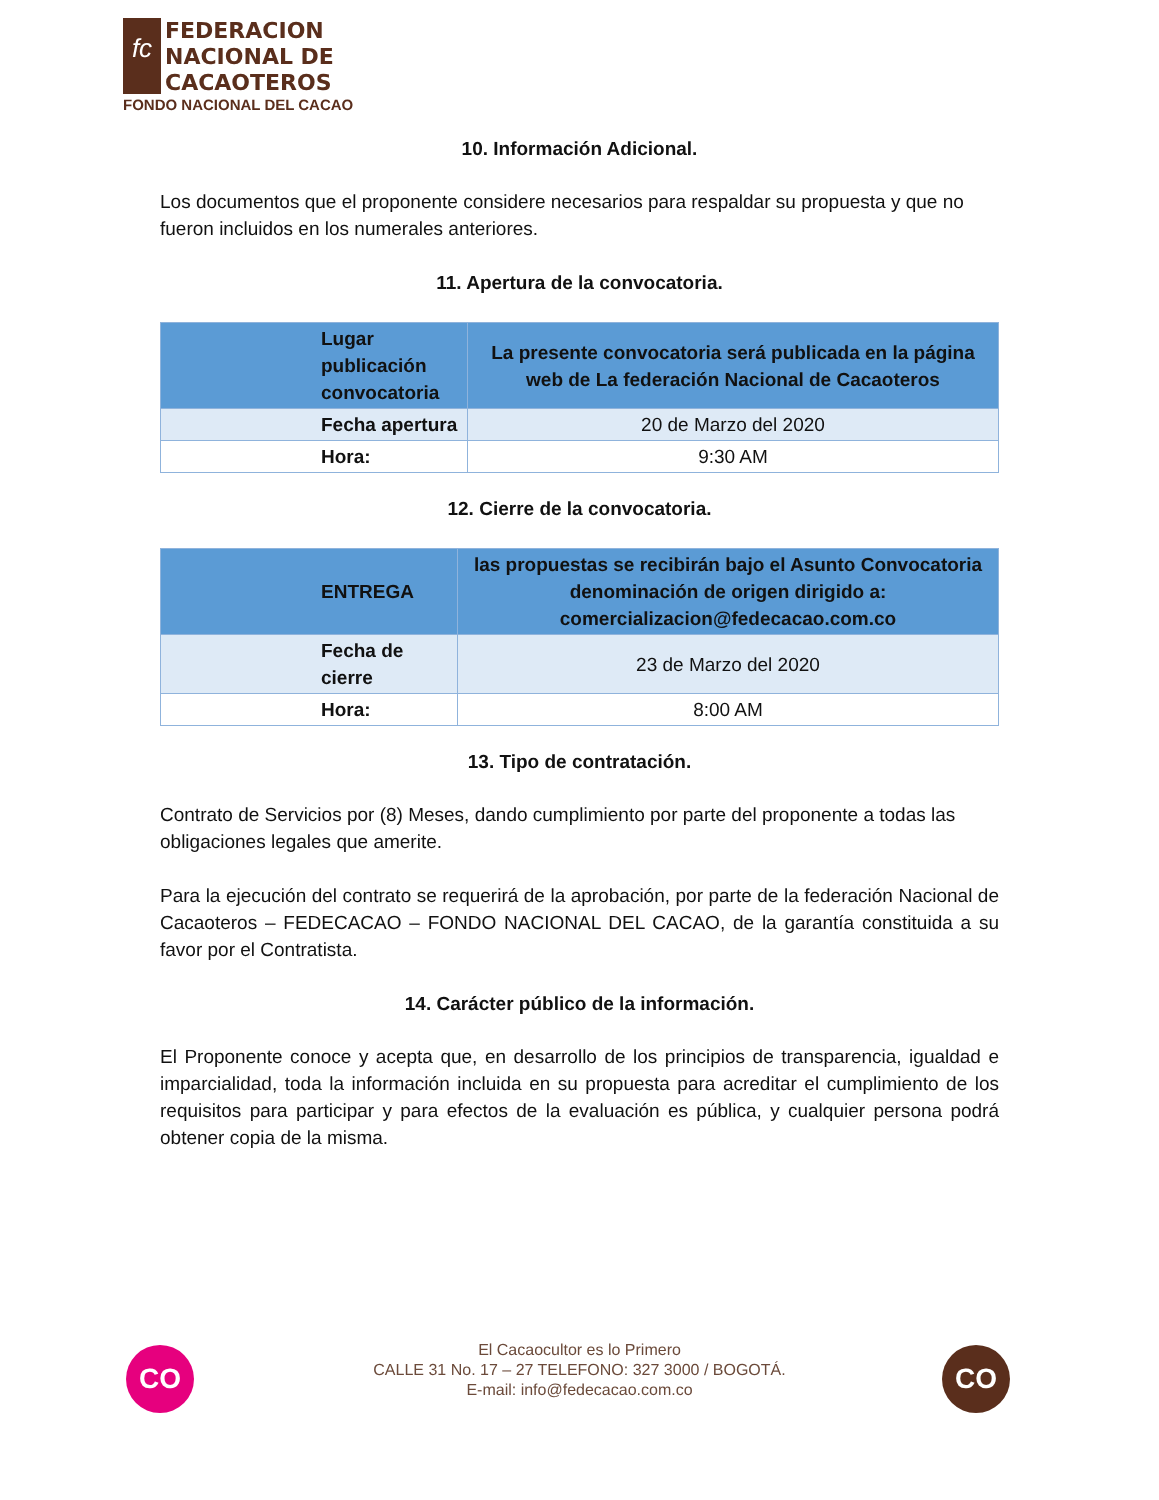fc
FEDERACION
NACIONAL DE
CACAOTEROS
FONDO NACIONAL DEL CACAO
10. Información Adicional.
Los documentos que el proponente considere necesarios para respaldar su propuesta y que no fueron incluidos en los numerales anteriores.
11. Apertura de la convocatoria.
| Lugar publicación convocatoria | La presente convocatoria será publicada en la página web de La federación Nacional de Cacaoteros |
| Fecha apertura | 20 de Marzo del 2020 |
| Hora: | 9:30 AM |
12. Cierre de la convocatoria.
| ENTREGA | las propuestas se recibirán bajo el Asunto Convocatoria denominación de origen dirigido a: comercializacion@fedecacao.com.co |
| Fecha de cierre | 23 de Marzo del 2020 |
| Hora: | 8:00 AM |
13. Tipo de contratación.
Contrato de Servicios por (8) Meses, dando cumplimiento por parte del proponente a todas las obligaciones legales que amerite.
Para la ejecución del contrato se requerirá de la aprobación, por parte de la federación Nacional de Cacaoteros – FEDECACAO – FONDO NACIONAL DEL CACAO, de la garantía constituida a su favor por el Contratista.
14. Carácter público de la información.
El Proponente conoce y acepta que, en desarrollo de los principios de transparencia, igualdad e imparcialidad, toda la información incluida en su propuesta para acreditar el cumplimiento de los requisitos para participar y para efectos de la evaluación es pública, y cualquier persona podrá obtener copia de la misma.
CO
El Cacaocultor es lo Primero
CALLE 31 No. 17 – 27 TELEFONO: 327 3000 / BOGOTÁ.
E-mail: info@fedecacao.com.co
CO